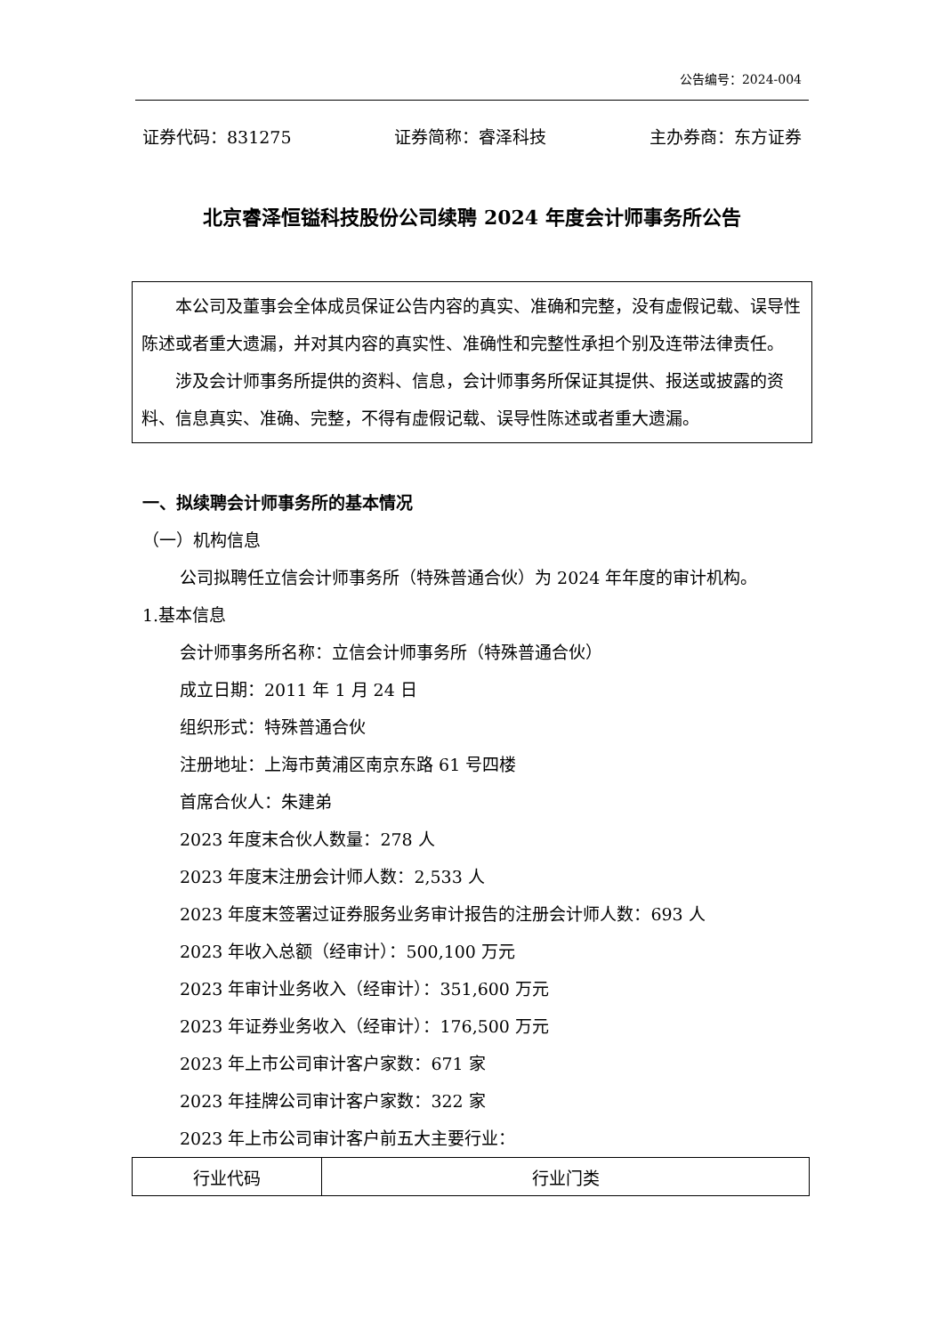公告编号：2024-004
证券代码：831275 证券简称：睿泽科技 主办券商：东方证券
北京睿泽恒镒科技股份公司续聘 2024 年度会计师事务所公告
本公司及董事会全体成员保证公告内容的真实、准确和完整，没有虚假记载、误导性陈述或者重大遗漏，并对其内容的真实性、准确性和完整性承担个别及连带法律责任。
涉及会计师事务所提供的资料、信息，会计师事务所保证其提供、报送或披露的资料、信息真实、准确、完整，不得有虚假记载、误导性陈述或者重大遗漏。
一、拟续聘会计师事务所的基本情况
（一）机构信息
公司拟聘任立信会计师事务所（特殊普通合伙）为 2024 年年度的审计机构。
1.基本信息
会计师事务所名称：立信会计师事务所（特殊普通合伙）
成立日期：2011 年 1 月 24 日
组织形式：特殊普通合伙
注册地址：上海市黄浦区南京东路 61 号四楼
首席合伙人：朱建弟
2023 年度末合伙人数量：278 人
2023 年度末注册会计师人数：2,533 人
2023 年度末签署过证券服务业务审计报告的注册会计师人数：693 人
2023 年收入总额（经审计）：500,100 万元
2023 年审计业务收入（经审计）：351,600 万元
2023 年证券业务收入（经审计）：176,500 万元
2023 年上市公司审计客户家数：671 家
2023 年挂牌公司审计客户家数：322 家
2023 年上市公司审计客户前五大主要行业：
| 行业代码 | 行业门类 |